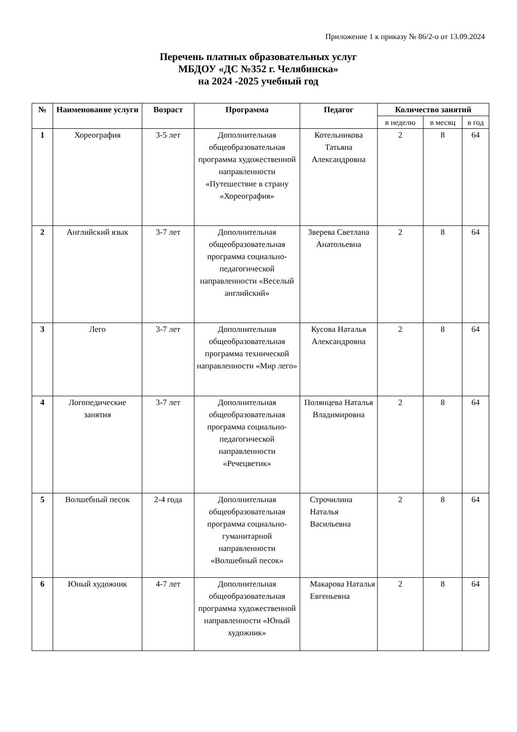Приложение 1 к приказу № 86/2-о от 13.09.2024
Перечень платных образовательных услуг
МБДОУ «ДС №352 г. Челябинска»
на 2024 -2025 учебный год
| № | Наименование услуги | Возраст | Программа | Педагог | Количество занятий | | |
| --- | --- | --- | --- | --- | --- | --- | --- |
| | | | | | в неделю | в месяц | в год |
| 1 | Хореография | 3-5 лет | Дополнительная общеобразовательная программа художественной направленности «Путешествие в страну «Хореография» | Котельникова Татьяна Александровна | 2 | 8 | 64 |
| 2 | Английский язык | 3-7 лет | Дополнительная общеобразовательная программа социально-педагогической направленности «Веселый английский» | Зверева Светлана Анатольевна | 2 | 8 | 64 |
| 3 | Лего | 3-7 лет | Дополнительная общеобразовательная программа технической направленности «Мир лего» | Кусова Наталья Александровна | 2 | 8 | 64 |
| 4 | Логопедические занятия | 3-7 лет | Дополнительная общеобразовательная программа социально-педагогической направленности «Речецветик» | Полянцева Наталья Владимировна | 2 | 8 | 64 |
| 5 | Волшебный песок | 2-4 года | Дополнительная общеобразовательная программа социально-гуманитарной направленности «Волшебный песок» | Строчилина Наталья Васильевна | 2 | 8 | 64 |
| 6 | Юный художник | 4-7 лет | Дополнительная общеобразовательная программа художественной направленности «Юный художник» | Макарова Наталья Евгеньевна | 2 | 8 | 64 |